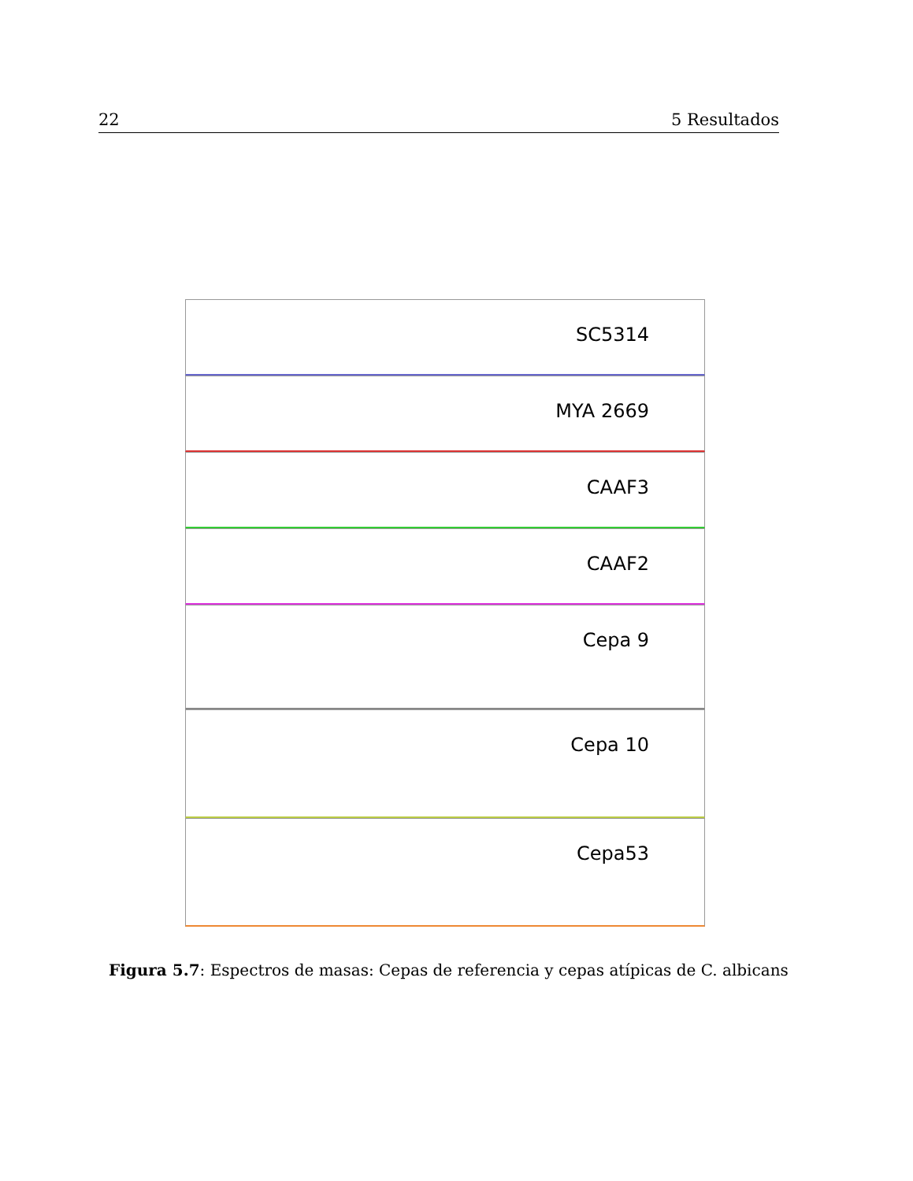22 5 Resultados
SC5314
MYA 2669
CAAF3
CAAF2
Cepa 9
Cepa 10
Cepa53
Figura 5.7: Espectros de masas: Cepas de referencia y cepas atípicas de C. albicans